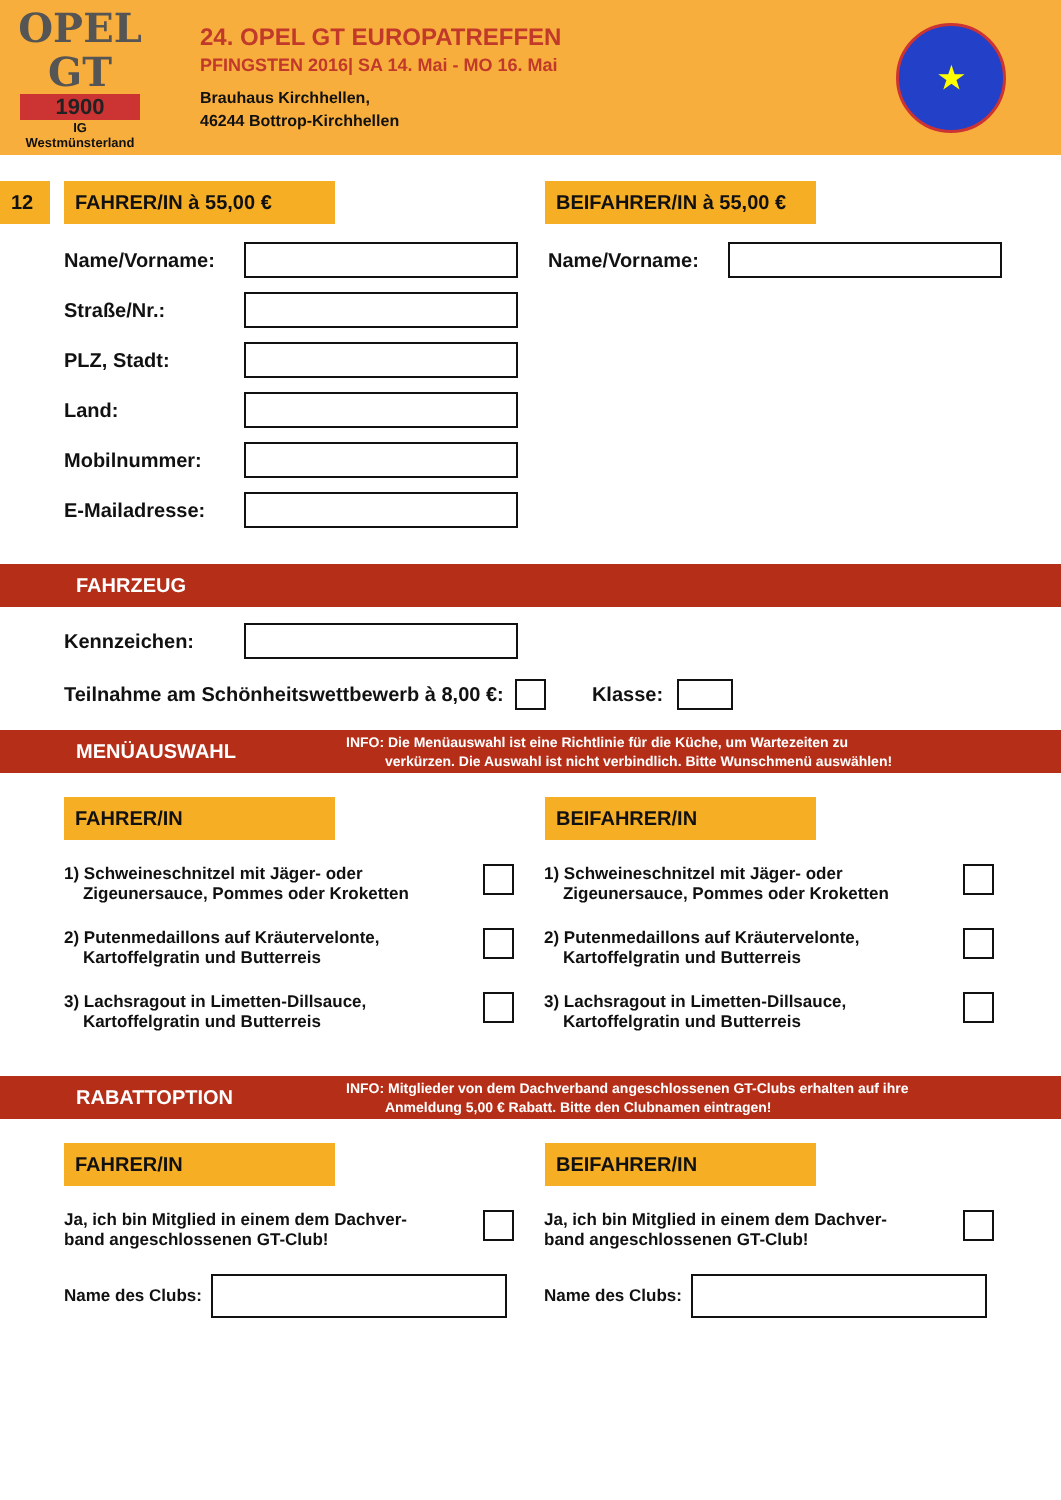OPEL GT
1900
IG
Westmünsterland
24. OPEL GT EUROPATREFFEN
PFINGSTEN 2016| SA 14. Mai - MO 16. Mai
Brauhaus Kirchhellen,
46244 Bottrop-Kirchhellen
★
12 FAHRER/IN à 55,00 €
BEIFAHRER/IN à 55,00 €
Name/Vorname: Name/Vorname:
Straße/Nr.:
PLZ, Stadt:
Land:
Mobilnummer:
E-Mailadresse:
FAHRZEUG
Kennzeichen:
Teilnahme am Schönheitswettbewerb à 8,00 €:
Klasse:
MENÜAUSWAHL
INFO: Die Menüauswahl ist eine Richtlinie für die Küche, um Wartezeiten zu
verkürzen. Die Auswahl ist nicht verbindlich. Bitte Wunschmenü auswählen!
FAHRER/IN BEIFAHRER/IN
1) Schweineschnitzel mit Jäger- oder
Zigeunersauce, Pommes oder Kroketten
2) Putenmedaillons auf Kräutervelonte,
Kartoffelgratin und Butterreis
3) Lachsragout in Limetten-Dillsauce,
Kartoffelgratin und Butterreis
1) Schweineschnitzel mit Jäger- oder
Zigeunersauce, Pommes oder Kroketten
2) Putenmedaillons auf Kräutervelonte,
Kartoffelgratin und Butterreis
3) Lachsragout in Limetten-Dillsauce,
Kartoffelgratin und Butterreis
RABATTOPTION
INFO: Mitglieder von dem Dachverband angeschlossenen GT-Clubs erhalten auf ihre
Anmeldung 5,00 € Rabatt. Bitte den Clubnamen eintragen!
FAHRER/IN BEIFAHRER/IN
Ja, ich bin Mitglied in einem dem Dachver-
band angeschlossenen GT-Club!
Name des Clubs:
Ja, ich bin Mitglied in einem dem Dachver-
band angeschlossenen GT-Club!
Name des Clubs: